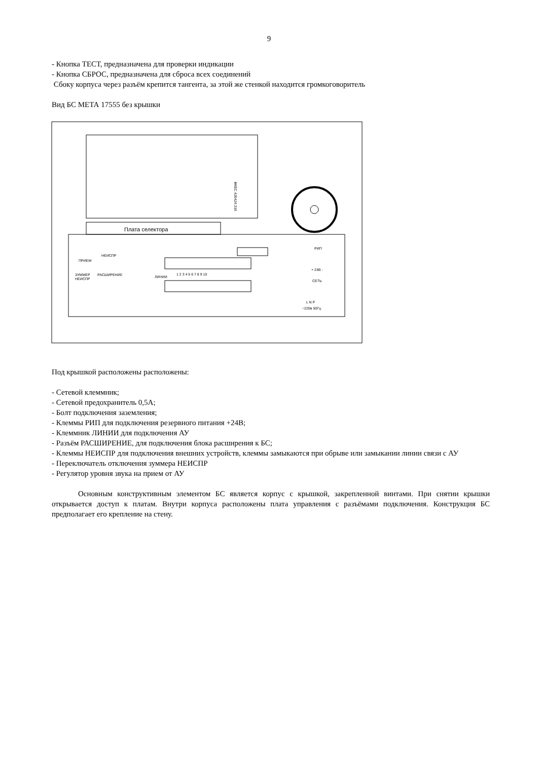9
- Кнопка ТЕСТ, предназначена для проверки индикации
- Кнопка СБРОС, предназначена для сброса всех соединений
Сбоку корпуса через разъём крепится тангента, за этой же стенкой находится громкоговоритель
Вид БС МЕТА 17555 без крышки
Плата селектора
ПРИЕМ
НЕИСПР
ЗУММЕР
НЕИСПР
РАСШИРЕНИЕ
1 2 3 4 5 6 7 8 9 10
ЛИНИИ
РИП
+ 24В -
СЕТЬ
L N P
~220в 50Гц
ФКЕС 426424.316
Под крышкой расположены расположены:
- Сетевой клеммник;
- Сетевой предохранитель 0,5А;
- Болт подключения заземления;
- Клеммы РИП для подключения резервного питания +24В;
- Клеммник ЛИНИИ для подключения АУ
- Разъём РАСШИРЕНИЕ, для подключения блока расширения к БС;
- Клеммы НЕИСПР для подключения внешних устройств, клеммы замыкаются при обрыве или замыкании линии связи с АУ
- Переключатель отключения зуммера НЕИСПР
- Регулятор уровня звука на прием от АУ
Основным конструктивным элементом БС является корпус с крышкой, закрепленной винтами. При снятии крышки открывается доступ к платам. Внутри корпуса расположены плата управления с разъёмами подключения. Конструкция БС предполагает его крепление на стену.